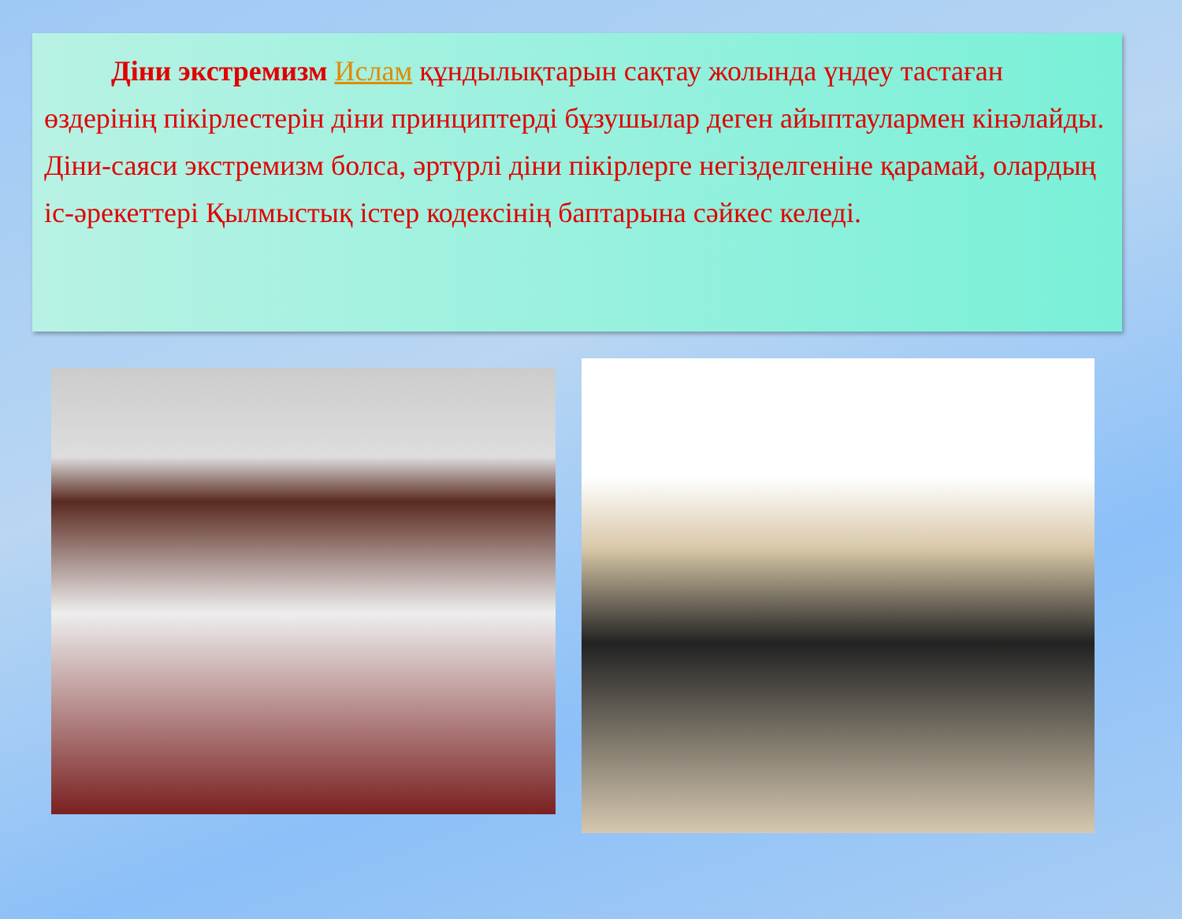Діни экстремизм Ислам құндылықтарын сақтау жолында үндеу тастаған өздерінің пікірлестерін діни принциптерді бұзушылар деген айыптаулармен кінәлайды. Діни-саяси экстремизм болса, әртүрлі діни пікірлерге негізделгеніне қарамай, олардың іс-әрекеттері Қылмыстық істер кодексінің баптарына сәйкес келеді.